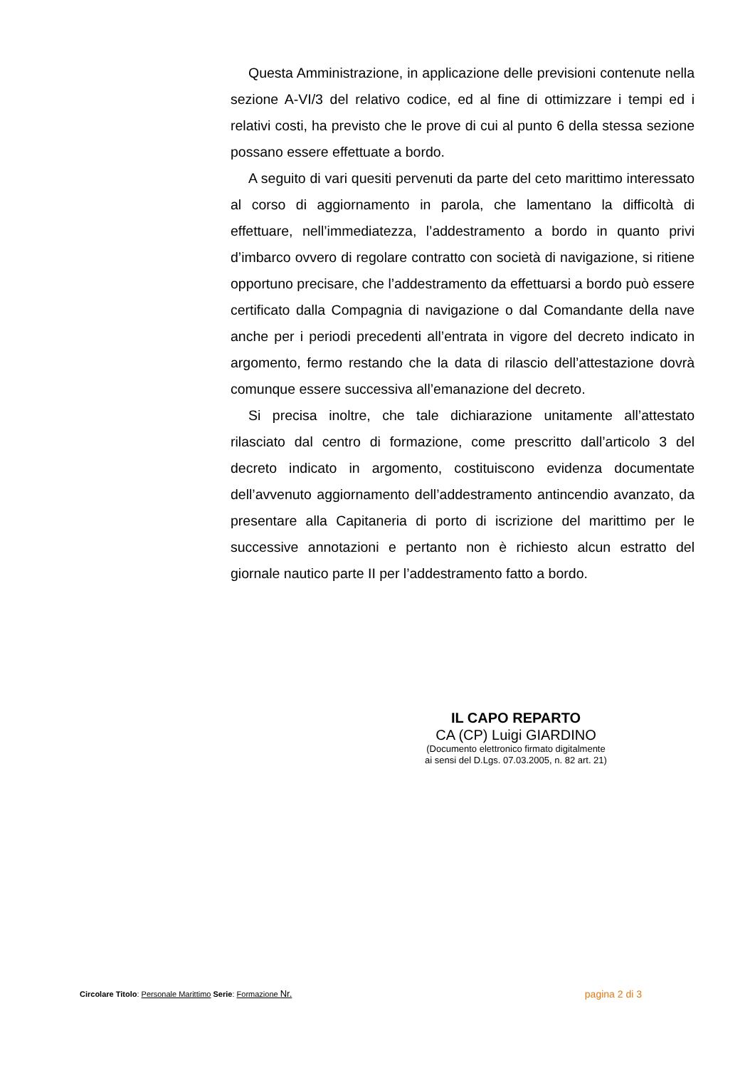Questa Amministrazione, in applicazione delle previsioni contenute nella sezione A-VI/3 del relativo codice, ed al fine di ottimizzare i tempi ed i relativi costi, ha previsto che le prove di cui al punto 6 della stessa sezione possano essere effettuate a bordo.
A seguito di vari quesiti pervenuti da parte del ceto marittimo interessato al corso di aggiornamento in parola, che lamentano la difficoltà di effettuare, nell’immediatezza, l’addestramento a bordo in quanto privi d’imbarco ovvero di regolare contratto con società di navigazione, si ritiene opportuno precisare, che l’addestramento da effettuarsi a bordo può essere certificato dalla Compagnia di navigazione o dal Comandante della nave anche per i periodi precedenti all’entrata in vigore del decreto indicato in argomento, fermo restando che la data di rilascio dell’attestazione dovrà comunque essere successiva all’emanazione del decreto.
Si precisa inoltre, che tale dichiarazione unitamente all’attestato rilasciato dal centro di formazione, come prescritto dall’articolo 3 del decreto indicato in argomento, costituiscono evidenza documentate dell’avvenuto aggiornamento dell’addestramento antincendio avanzato, da presentare alla Capitaneria di porto di iscrizione del marittimo per le successive annotazioni e pertanto non è richiesto alcun estratto del giornale nautico parte II per l’addestramento fatto a bordo.
IL CAPO REPARTO
CA (CP) Luigi GIARDINO
(Documento elettronico firmato digitalmente
ai sensi del D.Lgs. 07.03.2005, n. 82 art. 21)
Circolare Titolo: Personale Marittimo Serie: Formazione Nr.
pagina 2 di 3